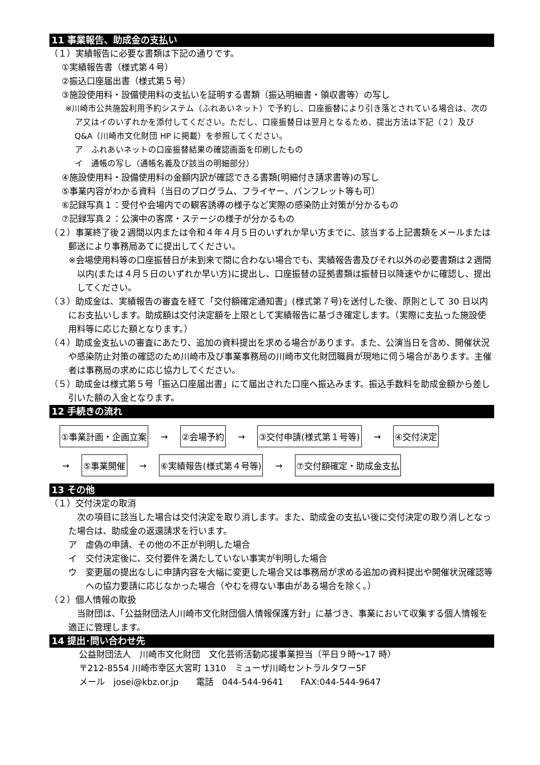11 事業報告、助成金の支払い
（１）実績報告に必要な書類は下記の通りです。
①実績報告書（様式第４号）
②振込口座届出書（様式第５号）
③施設使用料・設備使用料の支払いを証明する書類（振込明細書・領収書等）の写し
※川崎市公共施設利用予約システム（ふれあいネット）で予約し、口座振替により引き落とされている場合は、次のア又はイのいずれかを添付してください。ただし、口座振替日は翌月となるため、提出方法は下記（２）及び Q&A（川崎市文化財団 HP に掲載）を参照してください。
ア　ふれあいネットの口座振替結果の確認画面を印刷したもの
イ　通帳の写し（通帳名義及び該当の明細部分）
④施設使用料・設備使用料の金額内訳が確認できる書類(明細付き請求書等)の写し
⑤事業内容がわかる資料（当日のプログラム、フライヤー、パンフレット等も可）
⑥記録写真１：受付や会場内での観客誘導の様子など実際の感染防止対策が分かるもの
⑦記録写真２：公演中の客席・ステージの様子が分かるもの
（２）事業終了後２週間以内または令和４年４月５日のいずれか早い方までに、該当する上記書類をメールまたは郵送により事務局あてに提出してください。
※会場使用料等の口座振替日が未到来で間に合わない場合でも、実績報告書及びそれ以外の必要書類は２週間以内(または４月５日のいずれか早い方)に提出し、口座振替の証拠書類は振替日以降速やかに確認し、提出してください。
（３）助成金は、実績報告の審査を経て「交付額確定通知書」(様式第７号)を送付した後、原則として 30 日以内にお支払いします。助成額は交付決定額を上限として実績報告に基づき確定します。（実際に支払った施設使用料等に応じた額となります。）
（４）助成金支払いの審査にあたり、追加の資料提出を求める場合があります。また、公演当日を含め、開催状況や感染防止対策の確認のため川崎市及び事業事務局の川崎市文化財団職員が現地に伺う場合があります。主催者は事務局の求めに応じ協力してください。
（５）助成金は様式第５号「振込口座届出書」にて届出された口座へ振込みます。振込手数料を助成金額から差し引いた額の入金となります。
12 手続きの流れ
①事業計画・企画立案 → ②会場予約 → ③交付申請(様式第１号等) → ④交付決定
→ ⑤事業開催 → ⑥実績報告(様式第４号等) → ⑦交付額確定・助成金支払
13 その他
（１）交付決定の取消
　次の項目に該当した場合は交付決定を取り消します。また、助成金の支払い後に交付決定の取り消しとなった場合は、助成金の返還請求を行います。
ア　虚偽の申請、その他の不正が判明した場合
イ　交付決定後に、交付要件を満たしていない事実が判明した場合
ウ　変更届の提出なしに申請内容を大幅に変更した場合又は事務局が求める追加の資料提出や開催状況確認等への協力要請に応じなかった場合（やむを得ない事由がある場合を除く。）
（２）個人情報の取扱
　当財団は、「公益財団法人川崎市文化財団個人情報保護方針」に基づき、事業において収集する個人情報を適正に管理します。
14 提出･問い合わせ先
公益財団法人　川崎市文化財団　文化芸術活動応援事業担当（平日９時～17 時）
〒212-8554 川崎市幸区大宮町 1310　ミューザ川崎セントラルタワー5F
メール　josei@kbz.or.jp　　電話　044-544-9641　　FAX:044-544-9647